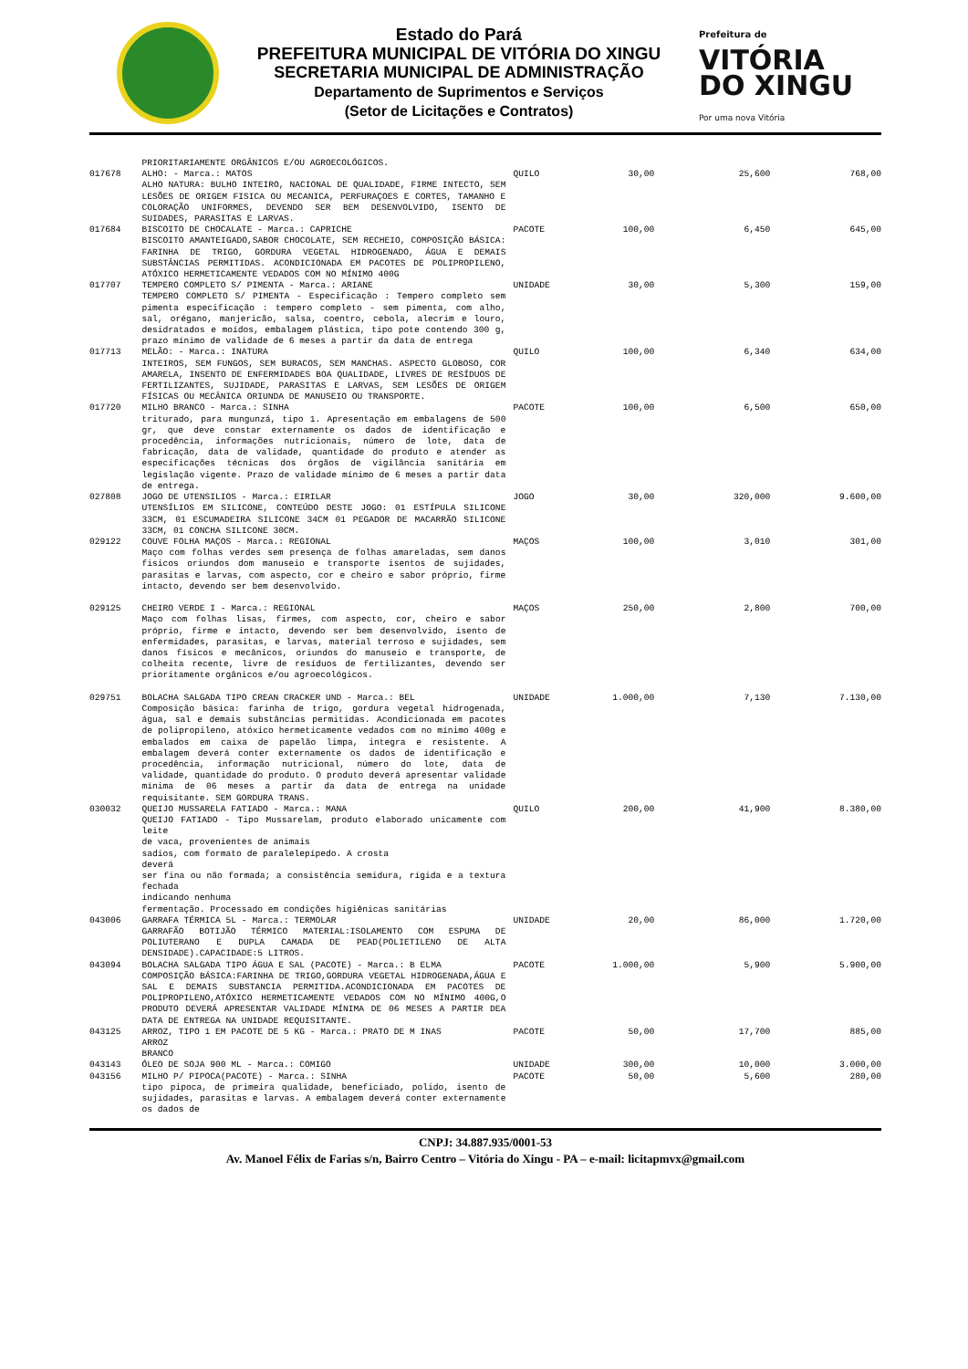Estado do Pará
PREFEITURA MUNICIPAL DE VITÓRIA DO XINGU
SECRETARIA MUNICIPAL DE ADMINISTRAÇÃO
Departamento de Suprimentos e Serviços
(Setor de Licitações e Contratos)
Prefeitura de
VITÓRIA
DO XINGU
Por uma nova Vitória
| | PRIORITARIAMENTE ORGÂNICOS E/OU AGROECOLÓGICOS. | | | | |
| 017678 | ALHO: - Marca.: MATOS ALHO NATURA: BULHO INTEIRO, NACIONAL DE QUALIDADE, FIRME INTECTO, SEM LESÕES DE ORIGEM FISICA OU MECANICA, PERFURAÇOES E CORTES, TAMANHO E COLORAÇÃO UNIFORMES, DEVENDO SER BEM DESENVOLVIDO, ISENTO DE SUIDADES, PARASITAS E LARVAS. | QUILO | 30,00 | 25,600 | 768,00 |
| 017684 | BISCOITO DE CHOCALATE - Marca.: CAPRICHE BISCOITO AMANTEIGADO,SABOR CHOCOLATE, SEM RECHEIO, COMPOSIÇÃO BÁSICA: FARINHA DE TRIGO, GORDURA VEGETAL HIDROGENADO, ÁGUA E DEMAIS SUBSTÂNCIAS PERMITIDAS. ACONDICIONADA EM PACOTES DE POLIPROPILENO, ATÓXICO HERMETICAMENTE VEDADOS COM NO MÍNIMO 400G | PACOTE | 100,00 | 6,450 | 645,00 |
| 017707 | TEMPERO COMPLETO S/ PIMENTA - Marca.: ARIANE TEMPERO COMPLETO S/ PIMENTA - Especificação : Tempero completo sem pimenta especificação : tempero completo - sem pimenta, com alho, sal, orégano, manjericão, salsa, coentro, cebola, alecrim e louro, desidratados e moídos, embalagem plástica, tipo pote contendo 300 g, prazo mínimo de validade de 6 meses a partir da data de entrega | UNIDADE | 30,00 | 5,300 | 159,00 |
| 017713 | MELÃO: - Marca.: INATURA INTEIROS, SEM FUNGOS, SEM BURACOS, SEM MANCHAS. ASPECTO GLOBOSO, COR AMARELA, INSENTO DE ENFERMIDADES BOA QUALIDADE, LIVRES DE RESÍDUOS DE FERTILIZANTES, SUJIDADE, PARASITAS E LARVAS, SEM LESÕES DE ORIGEM FÍSICAS OU MECÂNICA ORIUNDA DE MANUSEIO OU TRANSPORTE. | QUILO | 100,00 | 6,340 | 634,00 |
| 017720 | MILHO BRANCO - Marca.: SINHA triturado, para mungunzá, tipo 1. Apresentação em embalagens de 500 gr, que deve constar externamente os dados de identificação e procedência, informações nutricionais, número de lote, data de fabricação, data de validade, quantidade do produto e atender as especificações técnicas dos órgãos de vigilância sanitária em legislação vigente. Prazo de validade mínimo de 6 meses a partir data de entrega. | PACOTE | 100,00 | 6,500 | 650,00 |
| 027808 | JOGO DE UTENSILIOS - Marca.: EIRILAR UTENSÍLIOS EM SILICONE, CONTEÚDO DESTE JOGO: 01 ESTÍPULA SILICONE 33CM, 01 ESCUMADEIRA SILICONE 34CM 01 PEGADOR DE MACARRÃO SILICONE 33CM, 01 CONCHA SILICONE 30CM. | JOGO | 30,00 | 320,000 | 9.600,00 |
| 029122 | COUVE FOLHA MAÇOS - Marca.: REGIONAL Maço com folhas verdes sem presença de folhas amareladas, sem danos fisicos oriundos dom manuseio e transporte isentos de sujidades, parasitas e larvas, com aspecto, cor e cheiro e sabor próprio, firme intacto, devendo ser bem desenvolvido. | MAÇOS | 100,00 | 3,010 | 301,00 |
| 029125 | CHEIRO VERDE I - Marca.: REGIONAL Maço com folhas lisas, firmes, com aspecto, cor, cheiro e sabor próprio, firme e intacto, devendo ser bem desenvolvido, isento de enfermidades, parasitas, e larvas, material terroso e sujidades, sem danos físicos e mecânicos, oriundos do manuseio e transporte, de colheita recente, livre de resíduos de fertilizantes, devendo ser prioritamente orgânicos e/ou agroecológicos. | MAÇOS | 250,00 | 2,800 | 700,00 |
| 029751 | BOLACHA SALGADA TIPO CREAN CRACKER UND - Marca.: BEL Composição básica: farinha de trigo, gordura vegetal hidrogenada, água, sal e demais substâncias permitidas. Acondicionada em pacotes de polipropileno, atóxico hermeticamente vedados com no mínimo 400g e embalados em caixa de papelão limpa, integra e resistente. A embalagem deverá conter externamente os dados de identificação e procedência, informação nutricional, número do lote, data de validade, quantidade do produto. O produto deverá apresentar validade mínima de 06 meses a partir da data de entrega na unidade requisitante. SEM GORDURA TRANS. | UNIDADE | 1.000,00 | 7,130 | 7.130,00 |
| 030032 | QUEIJO MUSSARELA FATIADO - Marca.: MANA QUEIJO FATIADO - Tipo Mussarelam, produto elaborado unicamente com leite de vaca, provenientes de animais sadios, com formato de paralelepípedo. A crosta deverá ser fina ou não formada; a consistência semidura, rígida e a textura fechada indicando nenhuma fermentação. Processado em condições higiênicas sanitárias | QUILO | 200,00 | 41,900 | 8.380,00 |
| 043006 | GARRAFA TÉRMICA 5L - Marca.: TERMOLAR GARRAFÃO BOTIJÃO TÉRMICO MATERIAL:ISOLAMENTO COM ESPUMA DE POLIUTERANO E DUPLA CAMADA DE PEAD(POLIETILENO DE ALTA DENSIDADE).CAPACIDADE:5 LITROS. | UNIDADE | 20,00 | 86,000 | 1.720,00 |
| 043094 | BOLACHA SALGADA TIPO ÁGUA E SAL (PACOTE) - Marca.: B ELMA COMPOSIÇÃO BÁSICA:FARINHA DE TRIGO,GORDURA VEGETAL HIDROGENADA,ÁGUA E SAL E DEMAIS SUBSTANCIA PERMITIDA.ACONDICIONADA EM PACOTES DE POLIPROPILENO,ATÓXICO HERMETICAMENTE VEDADOS COM NO MÍNIMO 400G,O PRODUTO DEVERÁ APRESENTAR VALIDADE MÍNIMA DE 06 MESES A PARTIR DEA DATA DE ENTREGA NA UNIDADE REQUISITANTE. | PACOTE | 1.000,00 | 5,900 | 5.900,00 |
| 043125 | ARROZ, TIPO 1 EM PACOTE DE 5 KG - Marca.: PRATO DE M INAS ARROZ BRANCO | PACOTE | 50,00 | 17,700 | 885,00 |
| 043143 | ÓLEO DE SOJA 900 ML - Marca.: COMIGO | UNIDADE | 300,00 | 10,000 | 3.000,00 |
| 043156 | MILHO P/ PIPOCA(PACOTE) - Marca.: SINHA tipo pipoca, de primeira qualidade, beneficiado, polido, isento de sujidades, parasitas e larvas. A embalagem deverá conter externamente os dados de | PACOTE | 50,00 | 5,600 | 280,00 |
CNPJ: 34.887.935/0001-53
Av. Manoel Félix de Farias s/n, Bairro Centro – Vitória do Xingu - PA – e-mail: licitapmvx@gmail.com